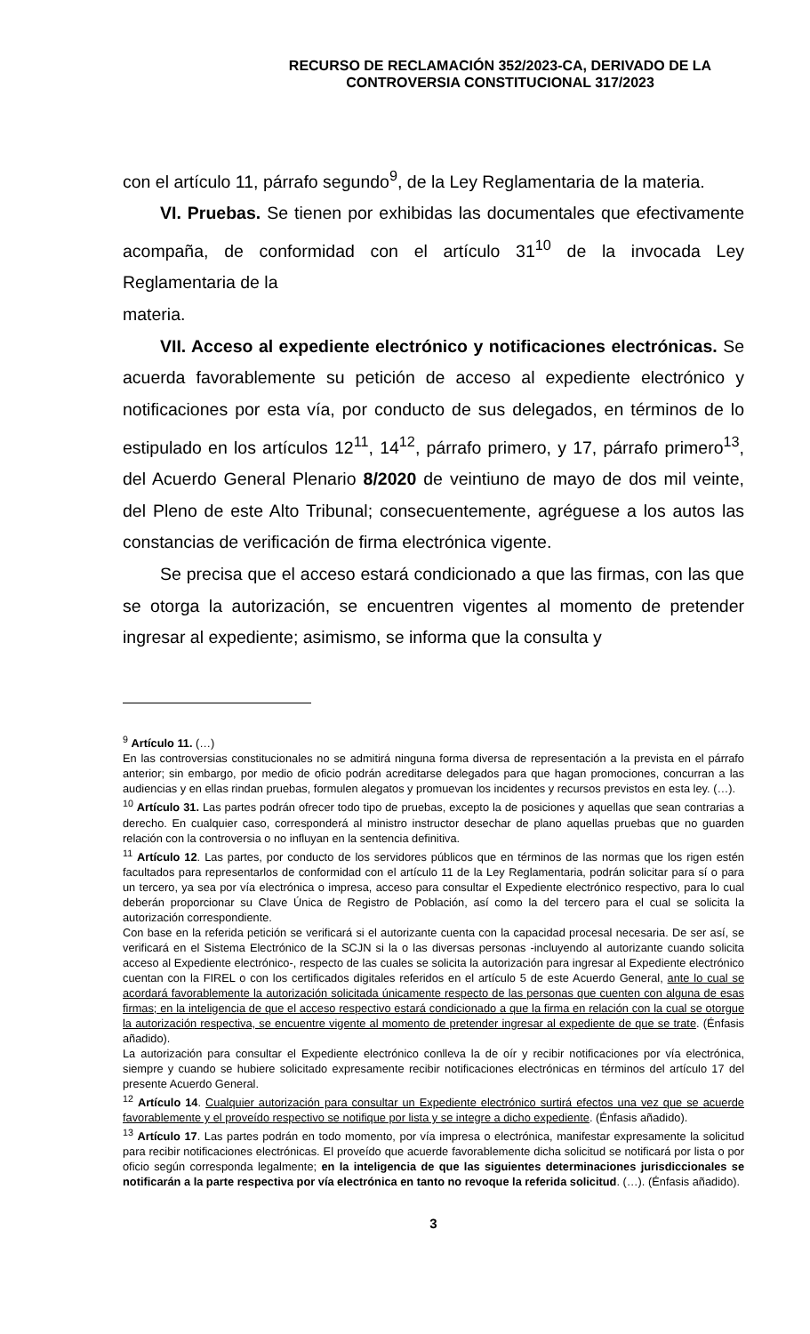RECURSO DE RECLAMACIÓN 352/2023-CA, DERIVADO DE LA
CONTROVERSIA CONSTITUCIONAL 317/2023
con el artículo 11, párrafo segundo<sup>9</sup>, de la Ley Reglamentaria de la materia.
VI. Pruebas. Se tienen por exhibidas las documentales que efectivamente acompaña, de conformidad con el artículo 31<sup>10</sup> de la invocada Ley Reglamentaria de la
materia.
VII. Acceso al expediente electrónico y notificaciones electrónicas. Se acuerda favorablemente su petición de acceso al expediente electrónico y notificaciones por esta vía, por conducto de sus delegados, en términos de lo estipulado en los artículos 12<sup>11</sup>, 14<sup>12</sup>, párrafo primero, y 17, párrafo primero<sup>13</sup>, del Acuerdo General Plenario 8/2020 de veintiuno de mayo de dos mil veinte, del Pleno de este Alto Tribunal; consecuentemente, agréguese a los autos las constancias de verificación de firma electrónica vigente.
Se precisa que el acceso estará condicionado a que las firmas, con las que se otorga la autorización, se encuentren vigentes al momento de pretender ingresar al expediente; asimismo, se informa que la consulta y
<sup>9</sup> Artículo 11. (…)
En las controversias constitucionales no se admitirá ninguna forma diversa de representación a la prevista en el párrafo anterior; sin embargo, por medio de oficio podrán acreditarse delegados para que hagan promociones, concurran a las audiencias y en ellas rindan pruebas, formulen alegatos y promuevan los incidentes y recursos previstos en esta ley. (…).
<sup>10</sup> Artículo 31. Las partes podrán ofrecer todo tipo de pruebas, excepto la de posiciones y aquellas que sean contrarias a derecho. En cualquier caso, corresponderá al ministro instructor desechar de plano aquellas pruebas que no guarden relación con la controversia o no influyan en la sentencia definitiva.
<sup>11</sup> Artículo 12. Las partes, por conducto de los servidores públicos que en términos de las normas que los rigen estén facultados para representarlos de conformidad con el artículo 11 de la Ley Reglamentaria, podrán solicitar para sí o para un tercero, ya sea por vía electrónica o impresa, acceso para consultar el Expediente electrónico respectivo, para lo cual deberán proporcionar su Clave Única de Registro de Población, así como la del tercero para el cual se solicita la autorización correspondiente.
Con base en la referida petición se verificará si el autorizante cuenta con la capacidad procesal necesaria. De ser así, se verificará en el Sistema Electrónico de la SCJN si la o las diversas personas -incluyendo al autorizante cuando solicita acceso al Expediente electrónico-, respecto de las cuales se solicita la autorización para ingresar al Expediente electrónico cuentan con la FIREL o con los certificados digitales referidos en el artículo 5 de este Acuerdo General, ante lo cual se acordará favorablemente la autorización solicitada únicamente respecto de las personas que cuenten con alguna de esas firmas; en la inteligencia de que el acceso respectivo estará condicionado a que la firma en relación con la cual se otorgue la autorización respectiva, se encuentre vigente al momento de pretender ingresar al expediente de que se trate. (Énfasis añadido).
La autorización para consultar el Expediente electrónico conlleva la de oír y recibir notificaciones por vía electrónica, siempre y cuando se hubiere solicitado expresamente recibir notificaciones electrónicas en términos del artículo 17 del presente Acuerdo General.
<sup>12</sup> Artículo 14. Cualquier autorización para consultar un Expediente electrónico surtirá efectos una vez que se acuerde favorablemente y el proveído respectivo se notifique por lista y se integre a dicho expediente. (Énfasis añadido).
<sup>13</sup> Artículo 17. Las partes podrán en todo momento, por vía impresa o electrónica, manifestar expresamente la solicitud para recibir notificaciones electrónicas. El proveído que acuerde favorablemente dicha solicitud se notificará por lista o por oficio según corresponda legalmente; en la inteligencia de que las siguientes determinaciones jurisdiccionales se notificarán a la parte respectiva por vía electrónica en tanto no revoque la referida solicitud. (…). (Énfasis añadido).
3